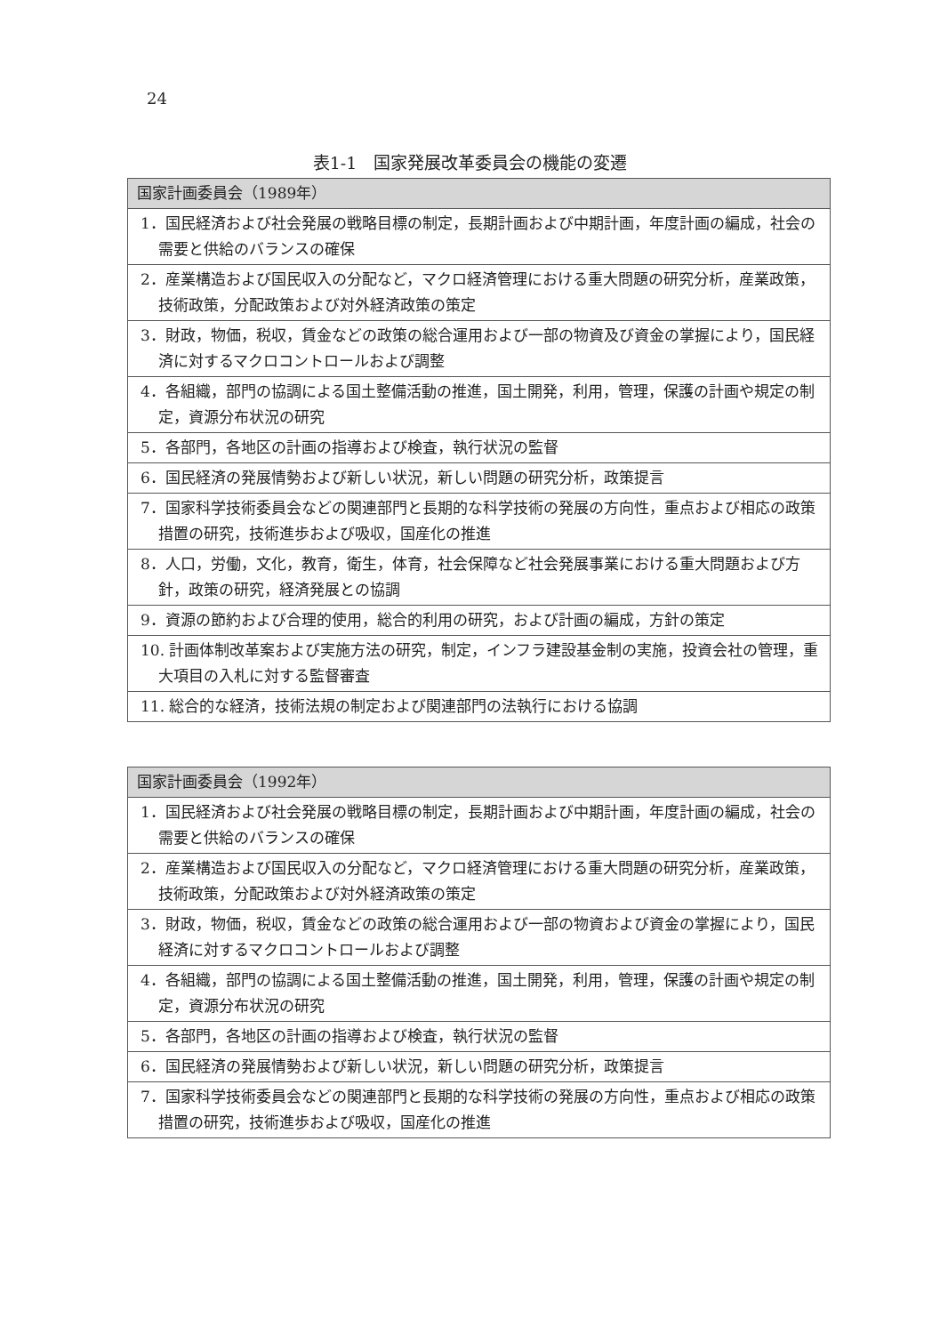24
表1-1　国家発展改革委員会の機能の変遷
| 国家計画委員会（1989年） |
| --- |
| 1．国民経済および社会発展の戦略目標の制定，長期計画および中期計画，年度計画の編成，社会の需要と供給のバランスの確保 |
| 2．産業構造および国民収入の分配など，マクロ経済管理における重大問題の研究分析，産業政策，技術政策，分配政策および対外経済政策の策定 |
| 3．財政，物価，税収，賃金などの政策の総合運用および一部の物資及び資金の掌握により，国民経済に対するマクロコントロールおよび調整 |
| 4．各組織，部門の協調による国土整備活動の推進，国土開発，利用，管理，保護の計画や規定の制定，資源分布状況の研究 |
| 5．各部門，各地区の計画の指導および検査，執行状況の監督 |
| 6．国民経済の発展情勢および新しい状況，新しい問題の研究分析，政策提言 |
| 7．国家科学技術委員会などの関連部門と長期的な科学技術の発展の方向性，重点および相応の政策措置の研究，技術進歩および吸収，国産化の推進 |
| 8．人口，労働，文化，教育，衛生，体育，社会保障など社会発展事業における重大問題および方針，政策の研究，経済発展との協調 |
| 9．資源の節約および合理的使用，総合的利用の研究，および計画の編成，方針の策定 |
| 10. 計画体制改革案および実施方法の研究，制定，インフラ建設基金制の実施，投資会社の管理，重大項目の入札に対する監督審査 |
| 11. 総合的な経済，技術法規の制定および関連部門の法執行における協調 |
| 国家計画委員会（1992年） |
| --- |
| 1．国民経済および社会発展の戦略目標の制定，長期計画および中期計画，年度計画の編成，社会の需要と供給のバランスの確保 |
| 2．産業構造および国民収入の分配など，マクロ経済管理における重大問題の研究分析，産業政策，技術政策，分配政策および対外経済政策の策定 |
| 3．財政，物価，税収，賃金などの政策の総合運用および一部の物資および資金の掌握により，国民経済に対するマクロコントロールおよび調整 |
| 4．各組織，部門の協調による国土整備活動の推進，国土開発，利用，管理，保護の計画や規定の制定，資源分布状況の研究 |
| 5．各部門，各地区の計画の指導および検査，執行状況の監督 |
| 6．国民経済の発展情勢および新しい状況，新しい問題の研究分析，政策提言 |
| 7．国家科学技術委員会などの関連部門と長期的な科学技術の発展の方向性，重点および相応の政策措置の研究，技術進歩および吸収，国産化の推進 |